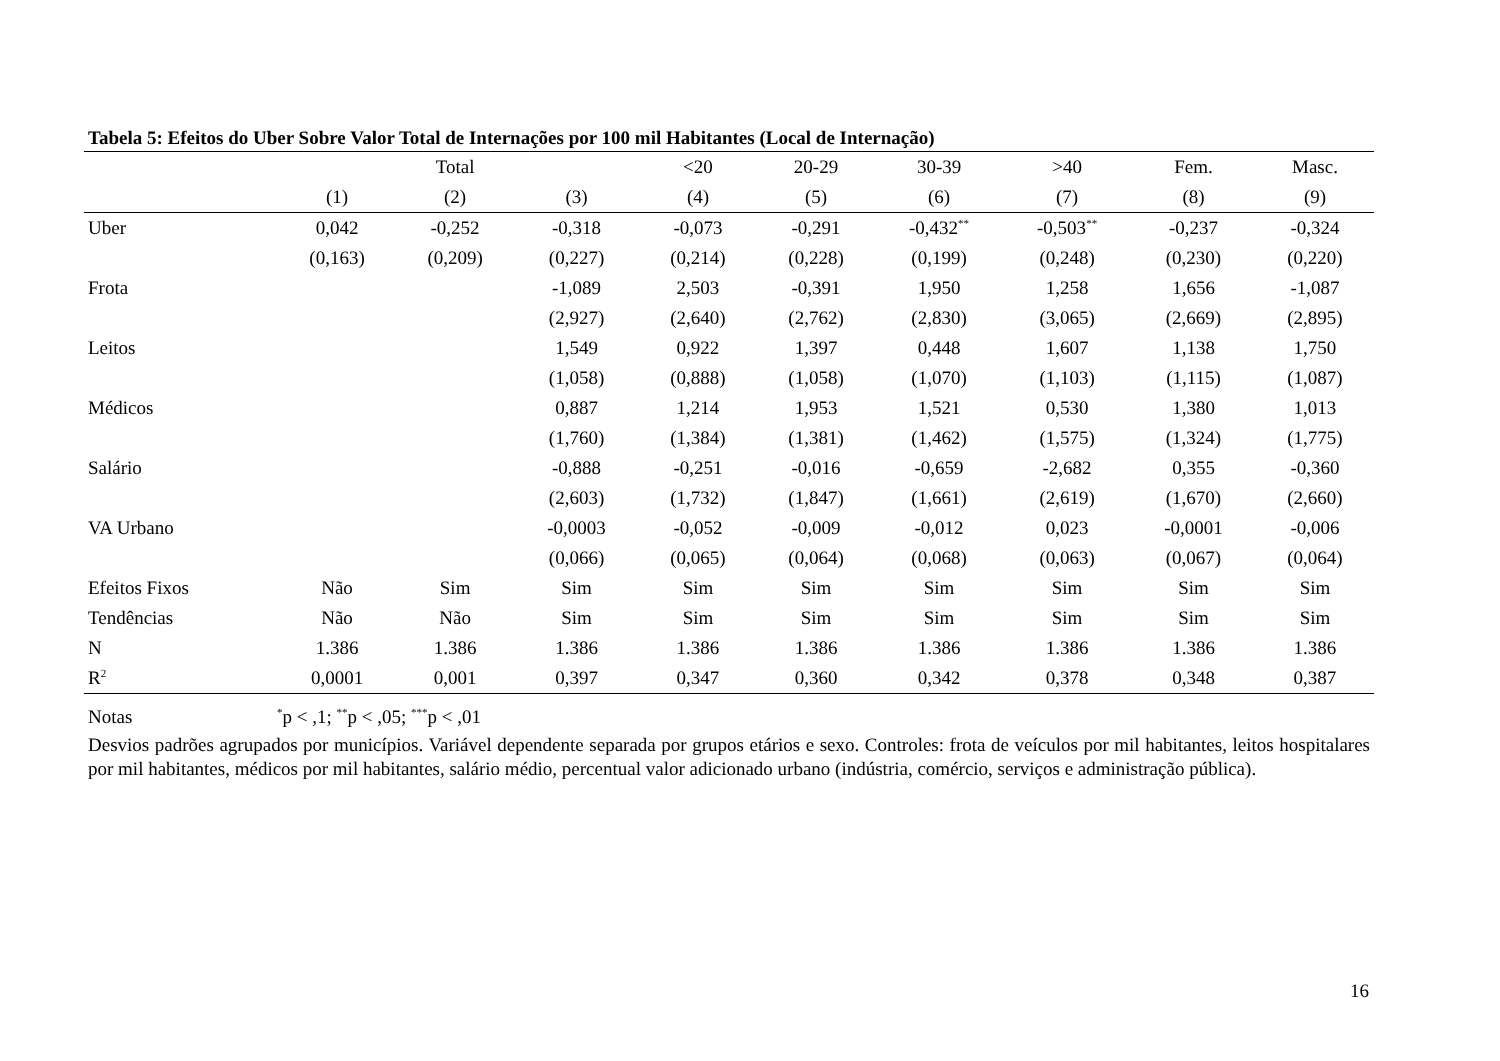Tabela 5: Efeitos do Uber Sobre Valor Total de Internações por 100 mil Habitantes (Local de Internação)
| | | Total | | <20 | 20-29 | 30-39 | >40 | Fem. | Masc. |
| --- | --- | --- | --- | --- | --- | --- | --- | --- | --- |
| | (1) | (2) | (3) | (4) | (5) | (6) | (7) | (8) | (9) |
| Uber | 0,042 | -0,252 | -0,318 | -0,073 | -0,291 | -0,432<sup>**</sup> | -0,503<sup>**</sup> | -0,237 | -0,324 |
| | (0,163) | (0,209) | (0,227) | (0,214) | (0,228) | (0,199) | (0,248) | (0,230) | (0,220) |
| Frota | | | -1,089 | 2,503 | -0,391 | 1,950 | 1,258 | 1,656 | -1,087 |
| | | | (2,927) | (2,640) | (2,762) | (2,830) | (3,065) | (2,669) | (2,895) |
| Leitos | | | 1,549 | 0,922 | 1,397 | 0,448 | 1,607 | 1,138 | 1,750 |
| | | | (1,058) | (0,888) | (1,058) | (1,070) | (1,103) | (1,115) | (1,087) |
| Médicos | | | 0,887 | 1,214 | 1,953 | 1,521 | 0,530 | 1,380 | 1,013 |
| | | | (1,760) | (1,384) | (1,381) | (1,462) | (1,575) | (1,324) | (1,775) |
| Salário | | | -0,888 | -0,251 | -0,016 | -0,659 | -2,682 | 0,355 | -0,360 |
| | | | (2,603) | (1,732) | (1,847) | (1,661) | (2,619) | (1,670) | (2,660) |
| VA Urbano | | | -0,0003 | -0,052 | -0,009 | -0,012 | 0,023 | -0,0001 | -0,006 |
| | | | (0,066) | (0,065) | (0,064) | (0,068) | (0,063) | (0,067) | (0,064) |
| Efeitos Fixos | Não | Sim | Sim | Sim | Sim | Sim | Sim | Sim | Sim |
| Tendências | Não | Não | Sim | Sim | Sim | Sim | Sim | Sim | Sim |
| N | 1.386 | 1.386 | 1.386 | 1.386 | 1.386 | 1.386 | 1.386 | 1.386 | 1.386 |
| R<sup>2</sup> | 0,0001 | 0,001 | 0,397 | 0,347 | 0,360 | 0,342 | 0,378 | 0,348 | 0,387 |
Notas <sup>*</sup>p < ,1; <sup>**</sup>p < ,05; <sup>***</sup>p < ,01
Desvios padrões agrupados por municípios. Variável dependente separada por grupos etários e sexo. Controles: frota de veículos por mil habitantes, leitos hospitalares por mil habitantes, médicos por mil habitantes, salário médio, percentual valor adicionado urbano (indústria, comércio, serviços e administração pública).
16